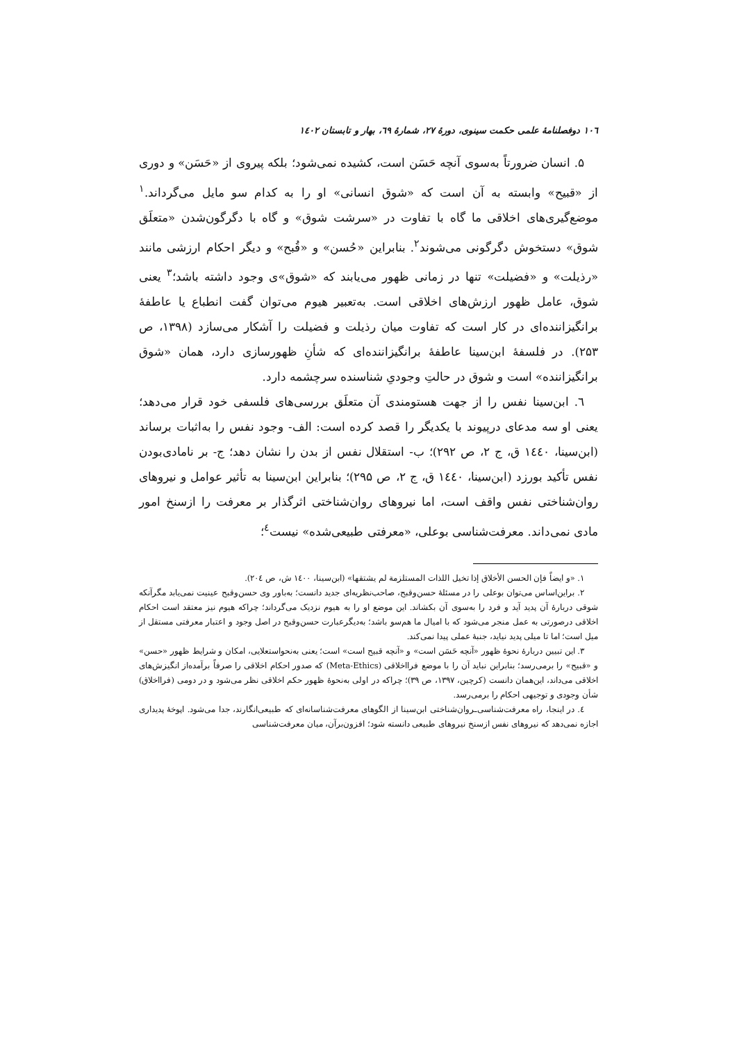۱۰٦ دوفصلنامۀ علمی حکمت سینوی، دورۀ ۲۷، شمارۀ ٦۹، بهار و تابستان ۱٤۰۲
۵. انسان ضرورتاً به‌سوی آنچه حَسَن است، کشیده نمی‌شود؛ بلکه پیروی از «حَسَن» و دوری از «قبیح» وابسته به آن است که «شوق انسانی» او را به کدام سو مایل می‌گرداند.<sup>۱</sup> موضع‌گیری‌های اخلاقی ما گاه با تفاوت در «سرشت شوق» و گاه با دگرگون‌شدن «متعلَق شوق» دستخوش دگرگونی می‌شوند<sup>۲</sup>. بنابراین «حُسن» و «قُبح» و دیگر احکام ارزشی مانند «رذیلت» و «فضیلت» تنها در زمانی ظهور می‌یابند که «شوق»ی وجود داشته باشد؛<sup>۳</sup> یعنی شوق، عامل ظهور ارزش‌های اخلاقی است. به‌تعبیر هیوم می‌توان گفت انطباع یا عاطفۀ برانگیزاننده‌ای در کار است که تفاوت میان رذیلت و فضیلت را آشکار می‌سازد (۱۳۹۸، ص ۲۵۳). در فلسفۀ ابن‌سینا عاطفۀ برانگیزاننده‌ای که شأنِ ظهورسازی دارد، همان «شوق برانگیزاننده» است و شوق در حالتِ وجودیِ شناسنده سرچشمه دارد.
٦. ابن‌سینا نفس را از جهت هستومندی آن متعلَق بررسی‌های فلسفی خود قرار می‌دهد؛ یعنی او سه مدعای درپیوند با یکدیگر را قصد کرده است: الف- وجود نفس را به‌اثبات برساند (ابن‌سینا، ۱٤٤۰ ق، ج ۲، ص ۲۹۲)؛ ب- استقلال نفس از بدن را نشان دهد؛ ج- بر نا‌مادی‌بودن نفس تأکید بورزد (ابن‌سینا، ۱٤٤۰ ق، ج ۲، ص ۲۹۵)؛ بنابراین ابن‌سینا به تأثیر عوامل و نیروهای روان‌شناختی نفس واقف است، اما نیروهای روان‌شناختی اثرگذار بر معرفت را ازسنخ امور مادی نمی‌داند. معرفت‌شناسی بوعلی، «معرفتی طبیعی‌شده» نیست<sup>٤</sup>؛
۱. «و ایضاً فإن الحسن الأخلاق إذا تخیل اللذات المستلزمة لم یشتقها» (ابن‌سینا، ۱٤۰۰ ش، ص ۲۰٤).
۲. براین‌اساس می‌توان بوعلی را در مسئلۀ حسن‌وقبح، صاحب‌نظریه‌ای جدید دانست؛ به‌باور وی حسن‌وقبح عینیت نمی‌یابد مگرآنکه شوقی دربارۀ آن پدید آید و فرد را به‌سوی آن بکشاند. این موضع او را به هیوم نزدیک می‌گرداند؛ چراکه هیوم نیز معتقد است احکام اخلاقی درصورتی به عمل منجر می‌شود که با امیال ما هم‌سو باشد؛ به‌دیگرعبارت حسن‌وقبح در اصل وجود و اعتبار معرفتی مستقل از میل است؛ اما تا میلی پدید نیاید، جنبۀ عملی پیدا نمی‌کند.
۳. این تبیین دربارۀ نحوۀ ظهور «آنچه حَسَن است» و «آنچه قبیح است» است؛ یعنی به‌نحواستعلایی، امکان و شرایط ظهور «حسن» و «قبیح» را برمی‌رسد؛ بنابراین نباید آن را با موضع فرااخلاقی (Meta-Ethics) که صدور احکام اخلاقی را صرفاً برآمده‌از انگیزش‌های اخلاقی می‌داند، این‌همان دانست (کرچین، ۱۳۹۷، ص ۳۹)؛ چراکه در اولی به‌نحوۀ ظهور حکم اخلاقی نظر می‌شود و در دومی (فرااخلاق) شأن وجودی و توجیهی احکام را برمی‌رسد.
٤. در اینجا، راه معرفت‌شناسی‌ـروان‌شناختی ابن‌سینا از الگوهای معرفت‌شناسانه‌ای که طبیعی‌انگارند، جدا می‌شود. اپوخۀ پدیداری اجازه نمی‌دهد که نیروهای نفس ازسنخ نیروهای طبیعی دانسته شود؛ افزون‌برآن، میان معرفت‌شناسی